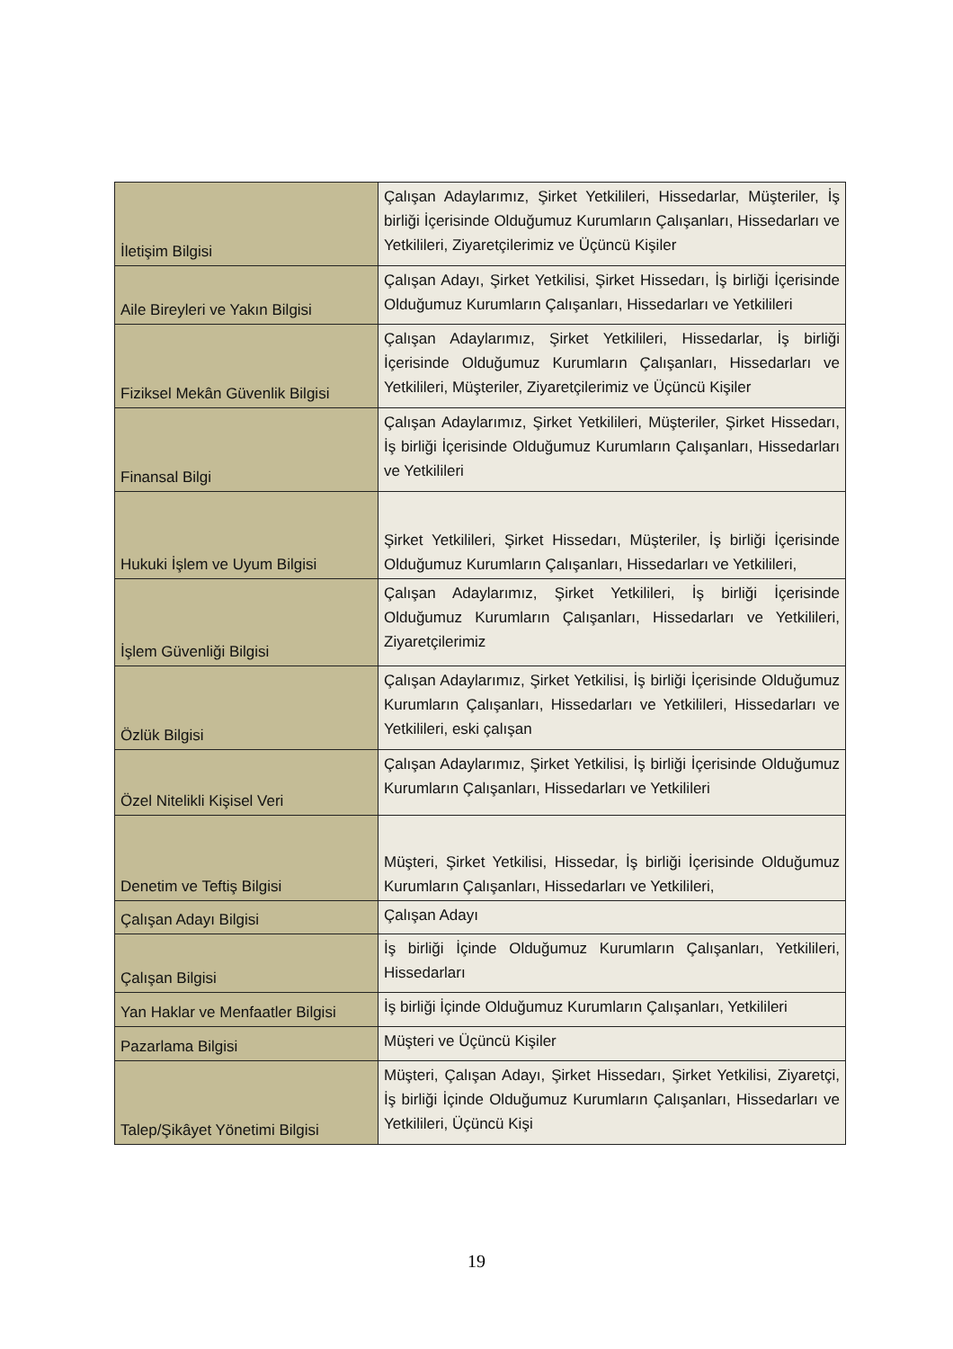| İletişim Bilgisi | Çalışan Adaylarımız, Şirket Yetkilileri, Hissedarlar, Müşteriler, İş birliği İçerisinde Olduğumuz Kurumların Çalışanları, Hissedarları ve Yetkilileri, Ziyaretçilerimiz ve Üçüncü Kişiler |
| Aile Bireyleri ve Yakın Bilgisi | Çalışan Adayı, Şirket Yetkilisi, Şirket Hissedarı, İş birliği İçerisinde Olduğumuz Kurumların Çalışanları, Hissedarları ve Yetkilileri |
| Fiziksel Mekân Güvenlik Bilgisi | Çalışan Adaylarımız, Şirket Yetkilileri, Hissedarlar, İş birliği İçerisinde Olduğumuz Kurumların Çalışanları, Hissedarları ve Yetkilileri, Müşteriler, Ziyaretçilerimiz ve Üçüncü Kişiler |
| Finansal Bilgi | Çalışan Adaylarımız, Şirket Yetkilileri, Müşteriler, Şirket Hissedarı, İş birliği İçerisinde Olduğumuz Kurumların Çalışanları, Hissedarları ve Yetkilileri |
| Hukuki İşlem ve Uyum Bilgisi | Şirket Yetkilileri, Şirket Hissedarı, Müşteriler, İş birliği İçerisinde Olduğumuz Kurumların Çalışanları, Hissedarları ve Yetkilileri, |
| İşlem Güvenliği Bilgisi | Çalışan Adaylarımız, Şirket Yetkilileri, İş birliği İçerisinde Olduğumuz Kurumların Çalışanları, Hissedarları ve Yetkilileri, Ziyaretçilerimiz |
| Özlük Bilgisi | Çalışan Adaylarımız, Şirket Yetkilisi, İş birliği İçerisinde Olduğumuz Kurumların Çalışanları, Hissedarları ve Yetkilileri, Hissedarları ve Yetkilileri, eski çalışan |
| Özel Nitelikli Kişisel Veri | Çalışan Adaylarımız, Şirket Yetkilisi, İş birliği İçerisinde Olduğumuz Kurumların Çalışanları, Hissedarları ve Yetkilileri |
| Denetim ve Teftiş Bilgisi | Müşteri, Şirket Yetkilisi, Hissedar, İş birliği İçerisinde Olduğumuz Kurumların Çalışanları, Hissedarları ve Yetkilileri, |
| Çalışan Adayı Bilgisi | Çalışan Adayı |
| Çalışan Bilgisi | İş birliği İçinde Olduğumuz Kurumların Çalışanları, Yetkilileri, Hissedarları |
| Yan Haklar ve Menfaatler Bilgisi | İş birliği İçinde Olduğumuz Kurumların Çalışanları, Yetkilileri |
| Pazarlama Bilgisi | Müşteri ve Üçüncü Kişiler |
| Talep/Şikâyet Yönetimi Bilgisi | Müşteri, Çalışan Adayı, Şirket Hissedarı, Şirket Yetkilisi, Ziyaretçi, İş birliği İçinde Olduğumuz Kurumların Çalışanları, Hissedarları ve Yetkilileri, Üçüncü Kişi |
19